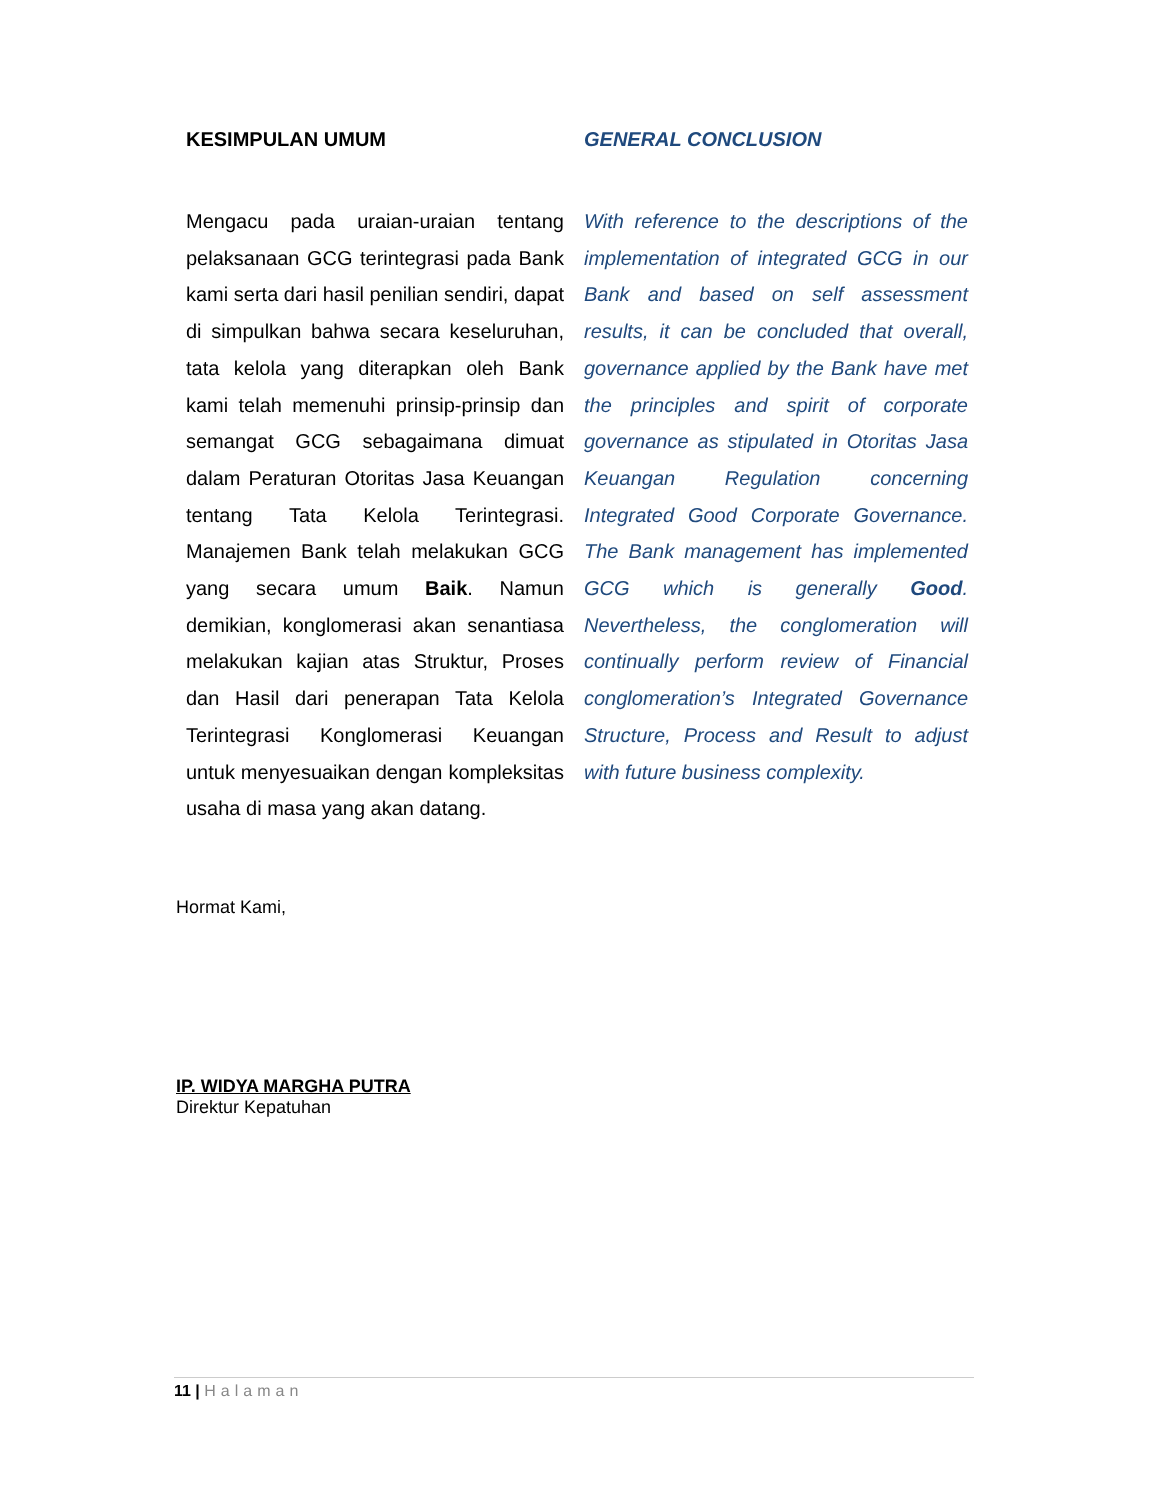KESIMPULAN UMUM
Mengacu pada uraian-uraian tentang pelaksanaan GCG terintegrasi pada Bank kami serta dari hasil penilian sendiri, dapat di simpulkan bahwa secara keseluruhan, tata kelola yang diterapkan oleh Bank kami telah memenuhi prinsip-prinsip dan semangat GCG sebagaimana dimuat dalam Peraturan Otoritas Jasa Keuangan tentang Tata Kelola Terintegrasi. Manajemen Bank telah melakukan GCG yang secara umum Baik. Namun demikian, konglomerasi akan senantiasa melakukan kajian atas Struktur, Proses dan Hasil dari penerapan Tata Kelola Terintegrasi Konglomerasi Keuangan untuk menyesuaikan dengan kompleksitas usaha di masa yang akan datang.
GENERAL CONCLUSION
With reference to the descriptions of the implementation of integrated GCG in our Bank and based on self assessment results, it can be concluded that overall, governance applied by the Bank have met the principles and spirit of corporate governance as stipulated in Otoritas Jasa Keuangan Regulation concerning Integrated Good Corporate Governance. The Bank management has implemented GCG which is generally Good. Nevertheless, the conglomeration will continually perform review of Financial conglomeration’s Integrated Governance Structure, Process and Result to adjust with future business complexity.
Hormat Kami,
IP. WIDYA MARGHA PUTRA
Direktur Kepatuhan
11 | Halaman